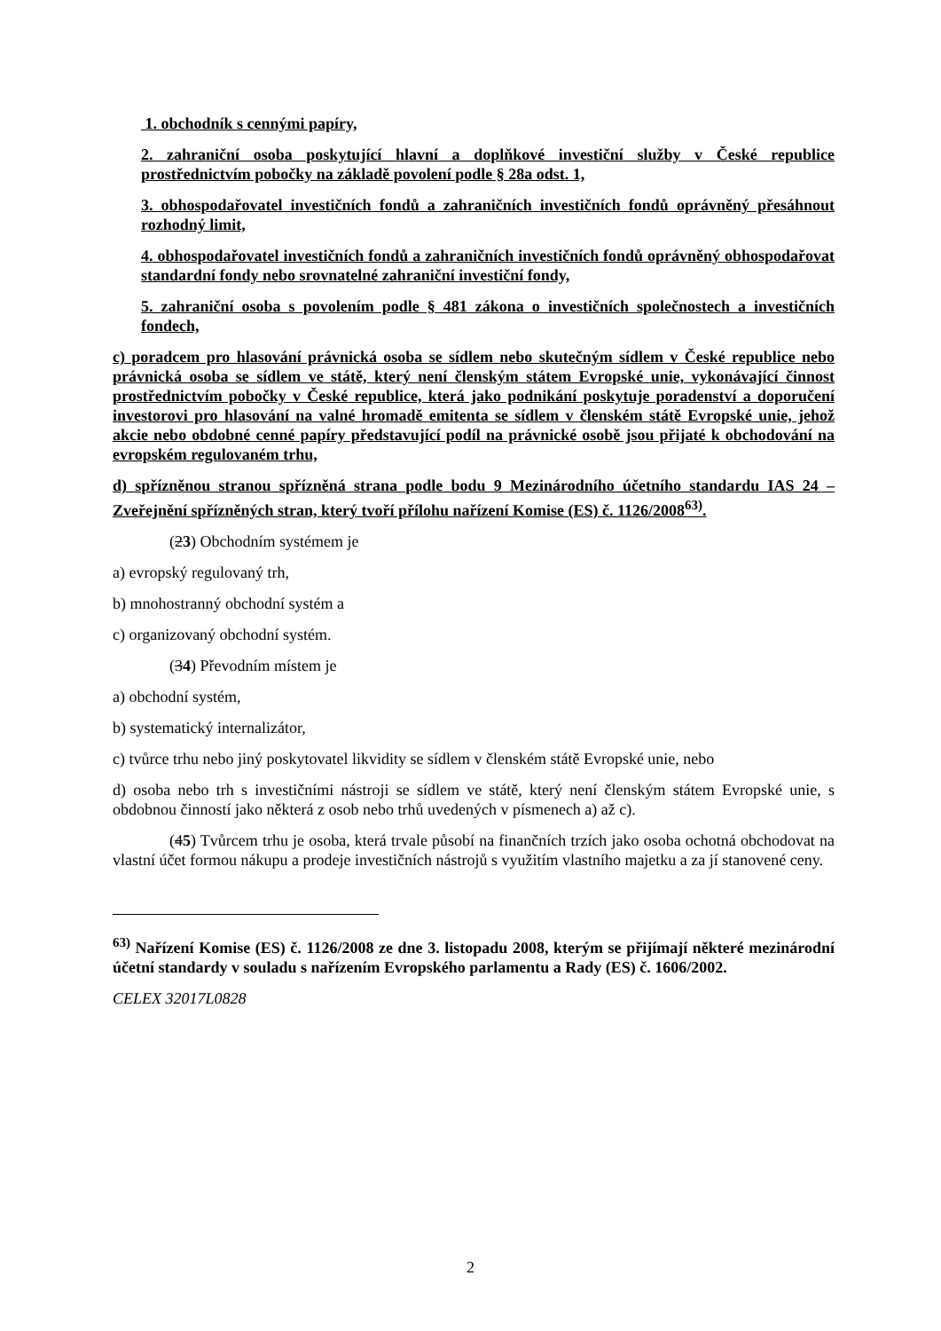1. obchodník s cennými papíry,
2. zahraniční osoba poskytující hlavní a doplňkové investiční služby v České republice prostřednictvím pobočky na základě povolení podle § 28a odst. 1,
3. obhospodařovatel investičních fondů a zahraničních investičních fondů oprávněný přesáhnout rozhodný limit,
4. obhospodařovatel investičních fondů a zahraničních investičních fondů oprávněný obhospodařovat standardní fondy nebo srovnatelné zahraniční investiční fondy,
5. zahraniční osoba s povolením podle § 481 zákona o investičních společnostech a investičních fondech,
c) poradcem pro hlasování právnická osoba se sídlem nebo skutečným sídlem v České republice nebo právnická osoba se sídlem ve státě, který není členským státem Evropské unie, vykonávající činnost prostřednictvím pobočky v České republice, která jako podnikání poskytuje poradenství a doporučení investorovi pro hlasování na valné hromadě emitenta se sídlem v členském státě Evropské unie, jehož akcie nebo obdobné cenné papíry představující podíl na právnické osobě jsou přijaté k obchodování na evropském regulovaném trhu,
d) spřízněnou stranou spřízněná strana podle bodu 9 Mezinárodního účetního standardu IAS 24 – Zveřejnění spřízněných stran, který tvoří přílohu nařízení Komise (ES) č. 1126/2008<sup>63)</sup>.
(23) Obchodním systémem je
a) evropský regulovaný trh,
b) mnohostranný obchodní systém a
c) organizovaný obchodní systém.
(34) Převodním místem je
a) obchodní systém,
b) systematický internalizátor,
c) tvůrce trhu nebo jiný poskytovatel likvidity se sídlem v členském státě Evropské unie, nebo
d) osoba nebo trh s investičními nástroji se sídlem ve státě, který není členským státem Evropské unie, s obdobnou činností jako některá z osob nebo trhů uvedených v písmenech a) až c).
(45) Tvůrcem trhu je osoba, která trvale působí na finančních trzích jako osoba ochotná obchodovat na vlastní účet formou nákupu a prodeje investičních nástrojů s využitím vlastního majetku a za jí stanovené ceny.
<sup>63)</sup> Nařízení Komise (ES) č. 1126/2008 ze dne 3. listopadu 2008, kterým se přijímají některé mezinárodní účetní standardy v souladu s nařízením Evropského parlamentu a Rady (ES) č. 1606/2002.
CELEX 32017L0828
2